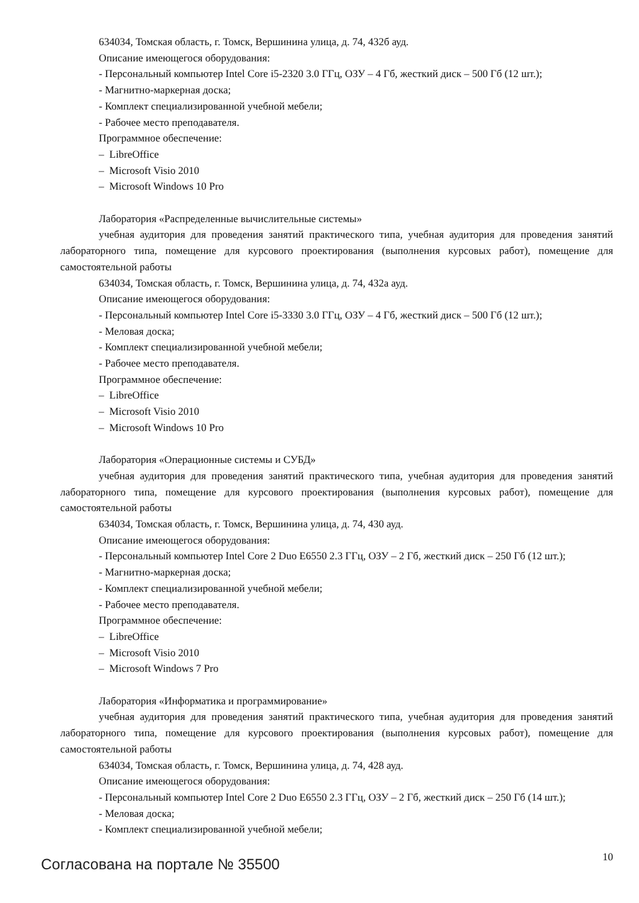634034, Томская область, г. Томск, Вершинина улица, д. 74, 432б ауд.
Описание имеющегося оборудования:
- Персональный компьютер Intel Core i5-2320 3.0 ГГц, ОЗУ – 4 Гб, жесткий диск – 500 Гб (12 шт.);
- Магнитно-маркерная доска;
- Комплект специализированной учебной мебели;
- Рабочее место преподавателя.
Программное обеспечение:
– LibreOffice
– Microsoft Visio 2010
– Microsoft Windows 10 Pro
Лаборатория «Распределенные вычислительные системы»
учебная аудитория для проведения занятий практического типа, учебная аудитория для проведения занятий лабораторного типа, помещение для курсового проектирования (выполнения курсовых работ), помещение для самостоятельной работы
634034, Томская область, г. Томск, Вершинина улица, д. 74, 432а ауд.
Описание имеющегося оборудования:
- Персональный компьютер Intel Core i5-3330 3.0 ГГц, ОЗУ – 4 Гб, жесткий диск – 500 Гб (12 шт.);
- Меловая доска;
- Комплект специализированной учебной мебели;
- Рабочее место преподавателя.
Программное обеспечение:
– LibreOffice
– Microsoft Visio 2010
– Microsoft Windows 10 Pro
Лаборатория «Операционные системы и СУБД»
учебная аудитория для проведения занятий практического типа, учебная аудитория для проведения занятий лабораторного типа, помещение для курсового проектирования (выполнения курсовых работ), помещение для самостоятельной работы
634034, Томская область, г. Томск, Вершинина улица, д. 74, 430 ауд.
Описание имеющегося оборудования:
- Персональный компьютер Intel Core 2 Duo E6550 2.3 ГГц, ОЗУ – 2 Гб, жесткий диск – 250 Гб (12 шт.);
- Магнитно-маркерная доска;
- Комплект специализированной учебной мебели;
- Рабочее место преподавателя.
Программное обеспечение:
– LibreOffice
– Microsoft Visio 2010
– Microsoft Windows 7 Pro
Лаборатория «Информатика и программирование»
учебная аудитория для проведения занятий практического типа, учебная аудитория для проведения занятий лабораторного типа, помещение для курсового проектирования (выполнения курсовых работ), помещение для самостоятельной работы
634034, Томская область, г. Томск, Вершинина улица, д. 74, 428 ауд.
Описание имеющегося оборудования:
- Персональный компьютер Intel Core 2 Duo E6550 2.3 ГГц, ОЗУ – 2 Гб, жесткий диск – 250 Гб (14 шт.);
- Меловая доска;
- Комплект специализированной учебной мебели;
Согласована на портале № 35500 10